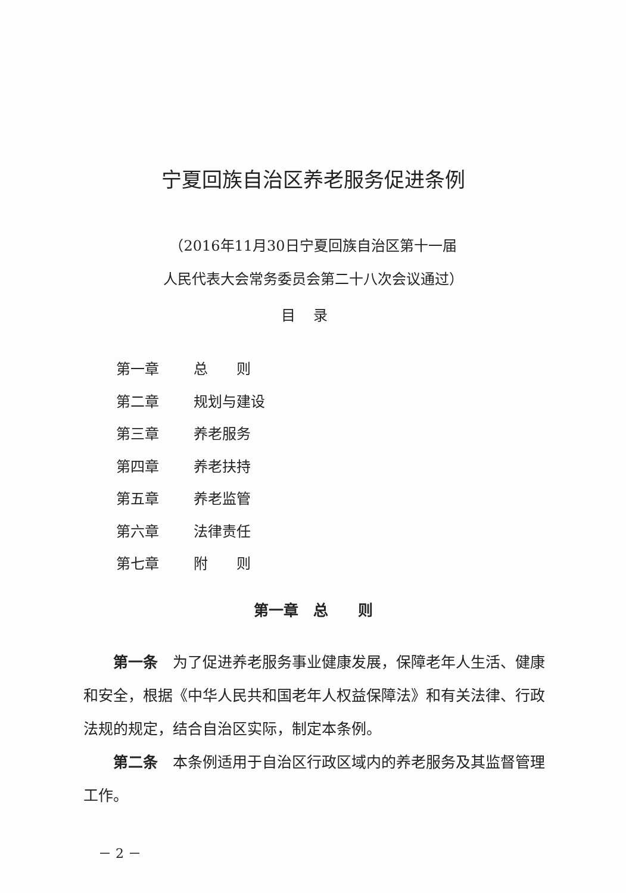宁夏回族自治区养老服务促进条例
（2016年11月30日宁夏回族自治区第十一届
人民代表大会常务委员会第二十八次会议通过）
目录
第一章 总　　则
第二章 规划与建设
第三章 养老服务
第四章 养老扶持
第五章 养老监管
第六章 法律责任
第七章 附　　则
第一章　总　　则
第一条　为了促进养老服务事业健康发展，保障老年人生活、健康和安全，根据《中华人民共和国老年人权益保障法》和有关法律、行政法规的规定，结合自治区实际，制定本条例。
第二条　本条例适用于自治区行政区域内的养老服务及其监督管理工作。
－ 2 －